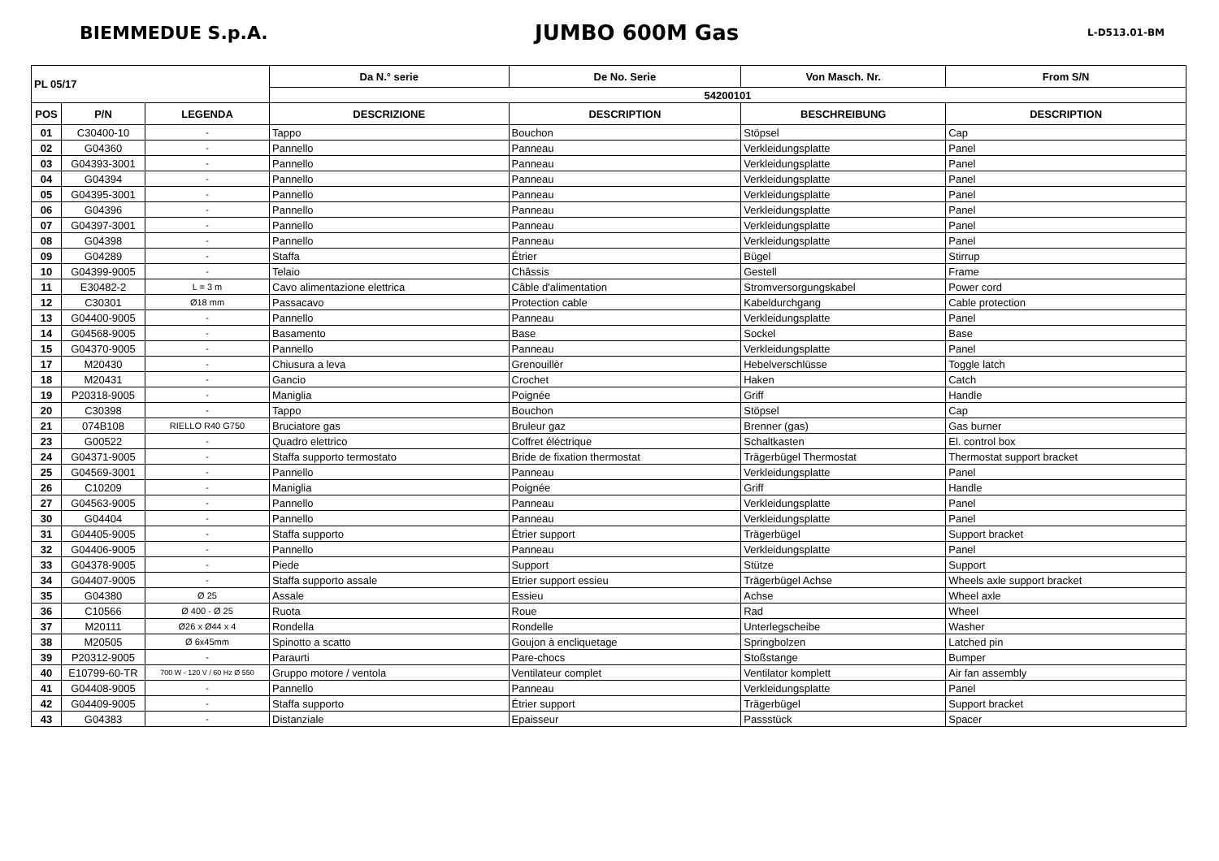BIEMMEDUE S.p.A.
JUMBO 600M Gas
L-D513.01-BM
| PL 05/17 | | | Da N.° serie | De No. Serie | Von Masch. Nr. | From S/N |
| --- | --- | --- | --- | --- | --- | --- |
| | | | 54200101 | | | |
| POS | P/N | LEGENDA | DESCRIZIONE | DESCRIPTION | BESCHREIBUNG | DESCRIPTION |
| 01 | C30400-10 | - | Tappo | Bouchon | Stöpsel | Cap |
| 02 | G04360 | - | Pannello | Panneau | Verkleidungsplatte | Panel |
| 03 | G04393-3001 | - | Pannello | Panneau | Verkleidungsplatte | Panel |
| 04 | G04394 | - | Pannello | Panneau | Verkleidungsplatte | Panel |
| 05 | G04395-3001 | - | Pannello | Panneau | Verkleidungsplatte | Panel |
| 06 | G04396 | - | Pannello | Panneau | Verkleidungsplatte | Panel |
| 07 | G04397-3001 | - | Pannello | Panneau | Verkleidungsplatte | Panel |
| 08 | G04398 | - | Pannello | Panneau | Verkleidungsplatte | Panel |
| 09 | G04289 | - | Staffa | Étrier | Bügel | Stirrup |
| 10 | G04399-9005 | - | Telaio | Châssis | Gestell | Frame |
| 11 | E30482-2 | L = 3 m | Cavo alimentazione elettrica | Câble d'alimentation | Stromversorgungskabel | Power cord |
| 12 | C30301 | Ø18 mm | Passacavo | Protection cable | Kabeldurchgang | Cable protection |
| 13 | G04400-9005 | - | Pannello | Panneau | Verkleidungsplatte | Panel |
| 14 | G04568-9005 | - | Basamento | Base | Sockel | Base |
| 15 | G04370-9005 | - | Pannello | Panneau | Verkleidungsplatte | Panel |
| 17 | M20430 | - | Chiusura a leva | Grenouillèr | Hebelverschlüsse | Toggle latch |
| 18 | M20431 | - | Gancio | Crochet | Haken | Catch |
| 19 | P20318-9005 | - | Maniglia | Poignée | Griff | Handle |
| 20 | C30398 | - | Tappo | Bouchon | Stöpsel | Cap |
| 21 | 074B108 | RIELLO R40 G750 | Bruciatore gas | Bruleur gaz | Brenner (gas) | Gas burner |
| 23 | G00522 | - | Quadro elettrico | Coffret éléctrique | Schaltkasten | El. control box |
| 24 | G04371-9005 | - | Staffa supporto termostato | Bride de fixation thermostat | Trägerbügel Thermostat | Thermostat support bracket |
| 25 | G04569-3001 | - | Pannello | Panneau | Verkleidungsplatte | Panel |
| 26 | C10209 | - | Maniglia | Poignée | Griff | Handle |
| 27 | G04563-9005 | - | Pannello | Panneau | Verkleidungsplatte | Panel |
| 30 | G04404 | - | Pannello | Panneau | Verkleidungsplatte | Panel |
| 31 | G04405-9005 | - | Staffa supporto | Étrier support | Trägerbügel | Support bracket |
| 32 | G04406-9005 | - | Pannello | Panneau | Verkleidungsplatte | Panel |
| 33 | G04378-9005 | - | Piede | Support | Stütze | Support |
| 34 | G04407-9005 | - | Staffa supporto assale | Etrier support essieu | Trägerbügel Achse | Wheels axle support bracket |
| 35 | G04380 | Ø 25 | Assale | Essieu | Achse | Wheel axle |
| 36 | C10566 | Ø 400 - Ø 25 | Ruota | Roue | Rad | Wheel |
| 37 | M20111 | Ø26 x Ø44 x 4 | Rondella | Rondelle | Unterlegscheibe | Washer |
| 38 | M20505 | Ø 6x45mm | Spinotto a scatto | Goujon à encliquetage | Springbolzen | Latched pin |
| 39 | P20312-9005 | - | Paraurti | Pare-chocs | Stoßstange | Bumper |
| 40 | E10799-60-TR | 700 W - 120 V / 60 Hz Ø 550 | Gruppo motore / ventola | Ventilateur complet | Ventilator komplett | Air fan assembly |
| 41 | G04408-9005 | - | Pannello | Panneau | Verkleidungsplatte | Panel |
| 42 | G04409-9005 | - | Staffa supporto | Étrier support | Trägerbügel | Support bracket |
| 43 | G04383 | - | Distanziale | Epaisseur | Passstück | Spacer |